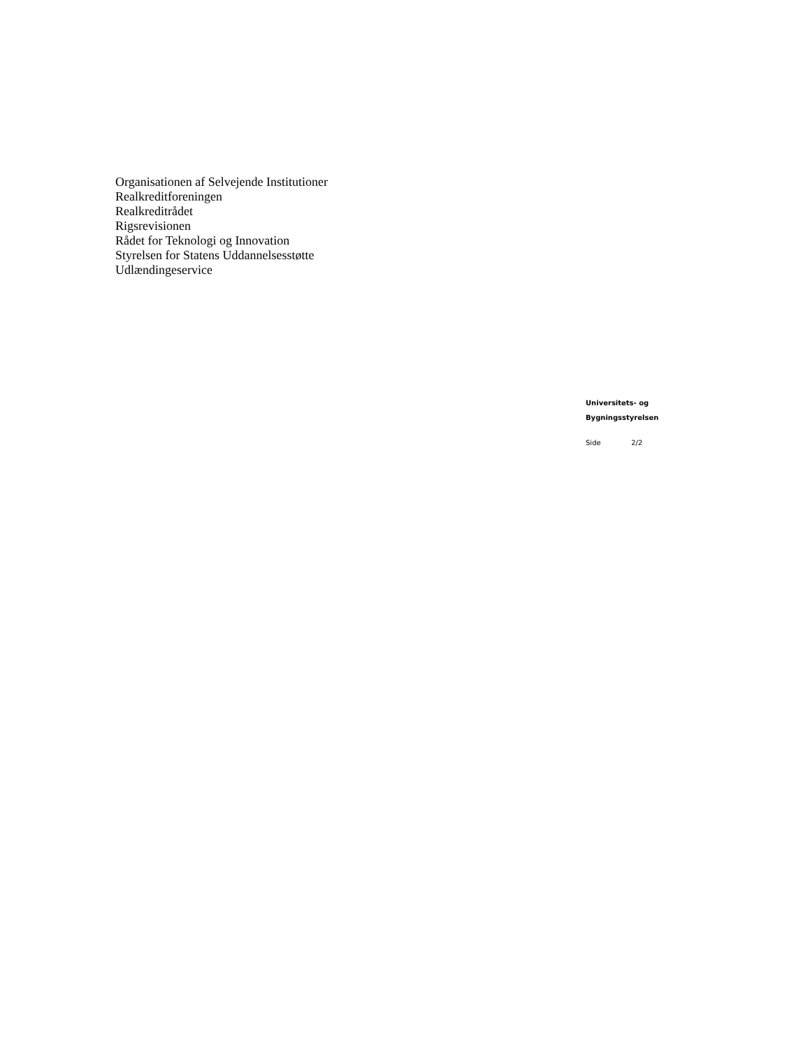Organisationen af Selvejende Institutioner
Realkreditforeningen
Realkreditrådet
Rigsrevisionen
Rådet for Teknologi og Innovation
Styrelsen for Statens Uddannelsesstøtte
Udlændingeservice
Universitets- og
Bygningsstyrelsen
Side 2/2